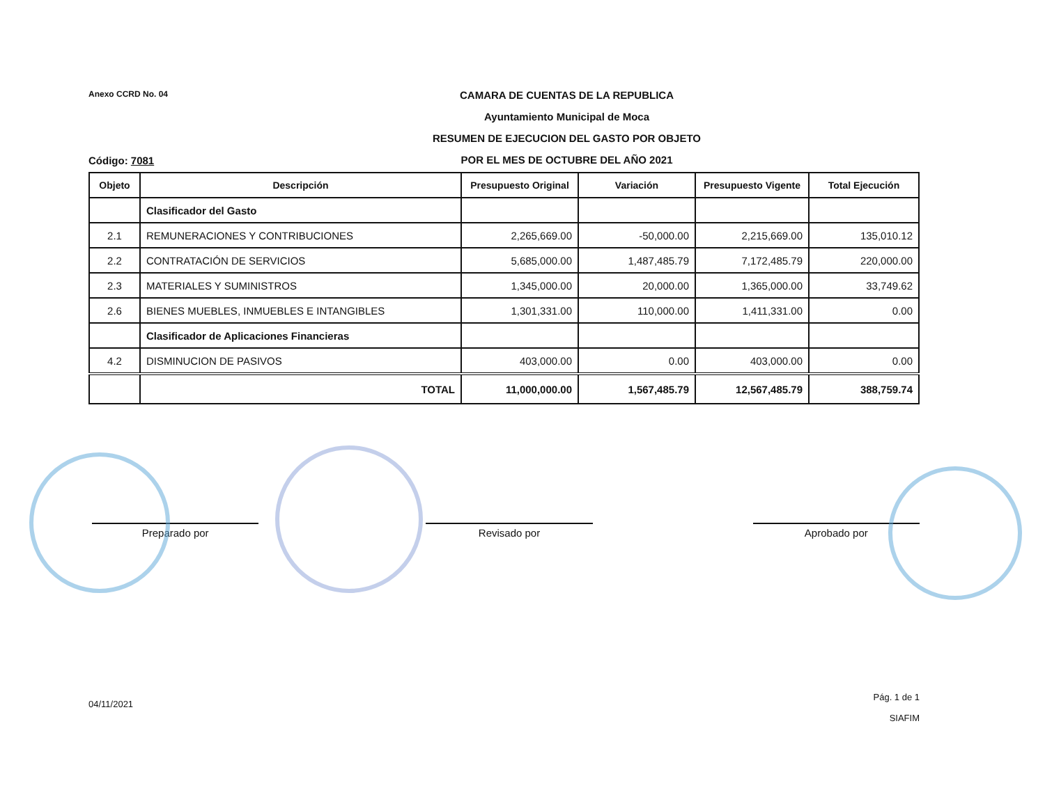Anexo CCRD No. 04
CAMARA DE CUENTAS DE LA REPUBLICA
Ayuntamiento Municipal de Moca
RESUMEN DE EJECUCION DEL GASTO POR OBJETO
POR EL MES DE OCTUBRE DEL AÑO 2021
Código: 7081
| Objeto | Descripción | Presupuesto Original | Variación | Presupuesto Vigente | Total Ejecución |
| --- | --- | --- | --- | --- | --- |
| | Clasificador del Gasto | | | | |
| 2.1 | REMUNERACIONES Y CONTRIBUCIONES | 2,265,669.00 | -50,000.00 | 2,215,669.00 | 135,010.12 |
| 2.2 | CONTRATACIÓN DE SERVICIOS | 5,685,000.00 | 1,487,485.79 | 7,172,485.79 | 220,000.00 |
| 2.3 | MATERIALES Y SUMINISTROS | 1,345,000.00 | 20,000.00 | 1,365,000.00 | 33,749.62 |
| 2.6 | BIENES MUEBLES, INMUEBLES E INTANGIBLES | 1,301,331.00 | 110,000.00 | 1,411,331.00 | 0.00 |
| | Clasificador de Aplicaciones Financieras | | | | |
| 4.2 | DISMINUCION DE PASIVOS | 403,000.00 | 0.00 | 403,000.00 | 0.00 |
| | TOTAL | 11,000,000.00 | 1,567,485.79 | 12,567,485.79 | 388,759.74 |
Preparado por Revisado por Aprobado por
04/11/2021 Pág. 1 de 1
SIAFIM